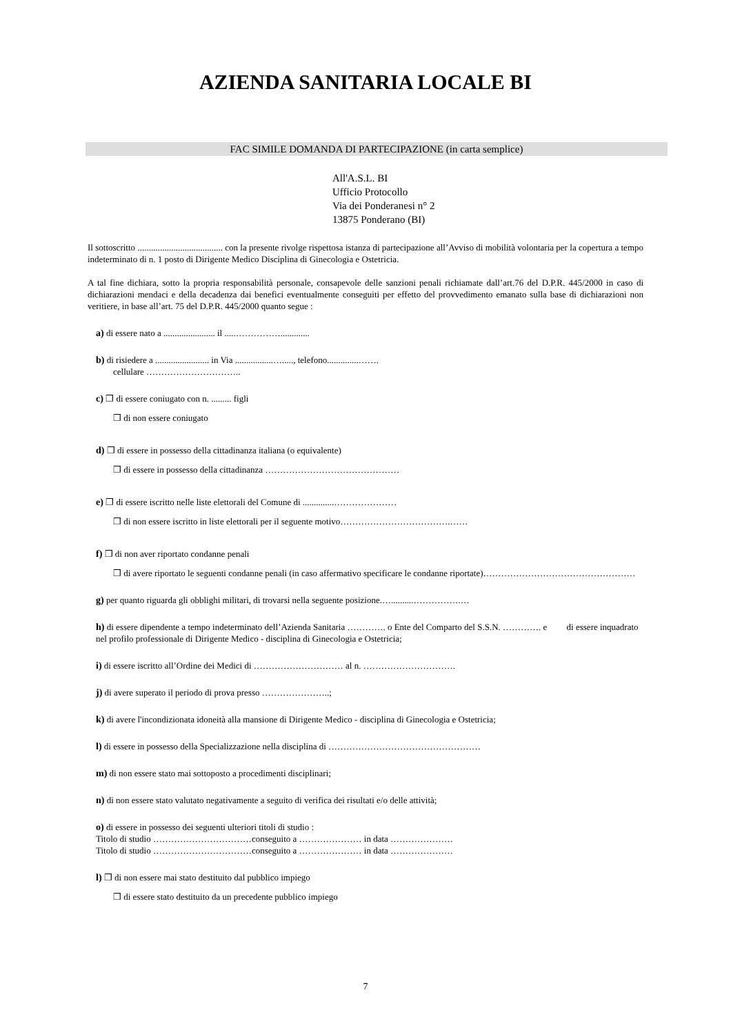AZIENDA SANITARIA LOCALE BI
FAC SIMILE DOMANDA DI PARTECIPAZIONE (in carta semplice)
All'A.S.L. BI
Ufficio Protocollo
Via dei Ponderanesi n° 2
13875 Ponderano (BI)
Il sottoscritto ...................................... con la presente rivolge rispettosa istanza di partecipazione all’Avviso di mobilità volontaria per la copertura a tempo indeterminato di n. 1 posto di Dirigente Medico Disciplina di Ginecologia e Ostetricia.
A tal fine dichiara, sotto la propria responsabilità personale, consapevole delle sanzioni penali richiamate dall’art.76 del D.P.R. 445/2000 in caso di dichiarazioni mendaci e della decadenza dai benefici eventualmente conseguiti per effetto del provvedimento emanato sulla base di dichiarazioni non veritiere, in base all’art. 75 del D.P.R. 445/2000 quanto segue :
a) di essere nato a ....................... il .....…………….............
b) di risiedere a ........................ in Via .................…....., telefono..............…….
cellulare …………………………..
c) ❒ di essere coniugato con n. ......... figli
❒ di non essere coniugato
d) ❒ di essere in possesso della cittadinanza italiana (o equivalente)
❒ di essere in possesso della cittadinanza ………………………………………
e) ❒ di essere iscritto nelle liste elettorali del Comune di ..............…………………
❒ di non essere iscritto in liste elettorali per il seguente motivo……………………………….……
f) ❒ di non aver riportato condanne penali
❒ di avere riportato le seguenti condanne penali (in caso affermativo specificare le condanne riportate)……………………………………………
g) per quanto riguarda gli obblighi militari, di trovarsi nella seguente posizione.…..........…………….…
h) di essere dipendente a tempo indeterminato dell’Azienda Sanitaria …………. o Ente del Comparto del S.S.N. …………. e di essere inquadrato nel profilo professionale di Dirigente Medico - disciplina di Ginecologia e Ostetricia;
i) di essere iscritto all’Ordine dei Medici di ………………………… al n. ………………………….
j) di avere superato il periodo di prova presso …………………..;
k) di avere l'incondizionata idoneità alla mansione di Dirigente Medico - disciplina di Ginecologia e Ostetricia;
l) di essere in possesso della Specializzazione nella disciplina di ……………………………………………
m) di non essere stato mai sottoposto a procedimenti disciplinari;
n) di non essere stato valutato negativamente a seguito di verifica dei risultati e/o delle attività;
o) di essere in possesso dei seguenti ulteriori titoli di studio :
Titolo di studio ……………………………conseguito a ………………… in data …………………
Titolo di studio ……………………………conseguito a ………………… in data …………………
l) ❒ di non essere mai stato destituito dal pubblico impiego
❒ di essere stato destituito da un precedente pubblico impiego
7